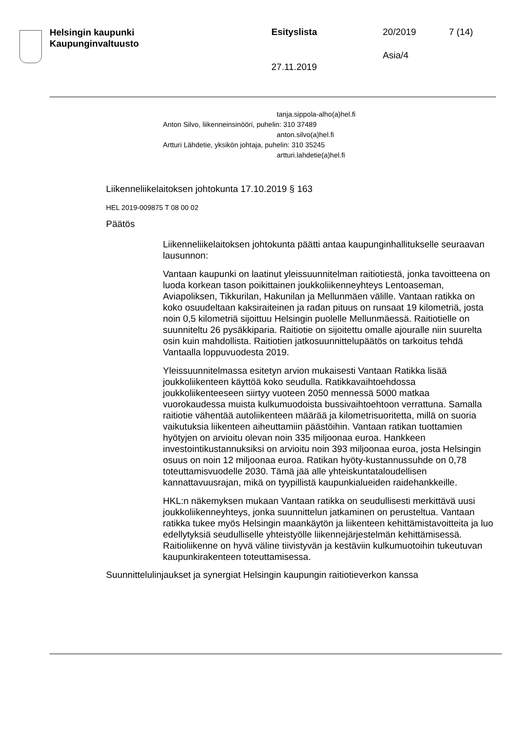Helsingin kaupunki
Kaupunginvaltuusto
Esityslista 20/2019 7 (14)
Asia/4
27.11.2019
tanja.sippola-alho(a)hel.fi
Anton Silvo, liikenneinsinööri, puhelin: 310 37489
anton.silvo(a)hel.fi
Artturi Lähdetie, yksikön johtaja, puhelin: 310 35245
artturi.lahdetie(a)hel.fi
Liikenneliikelaitoksen johtokunta 17.10.2019 § 163
HEL 2019-009875 T 08 00 02
Päätös
Liikenneliikelaitoksen johtokunta päätti antaa kaupunginhallitukselle seuraavan lausunnon:
Vantaan kaupunki on laatinut yleissuunnitelman raitiotiestä, jonka tavoitteena on luoda korkean tason poikittainen joukkoliikenneyhteys Lentoaseman, Aviapoliksen, Tikkurilan, Hakunilan ja Mellunmäen välille. Vantaan ratikka on koko osuudeltaan kaksiraiteinen ja radan pituus on runsaat 19 kilometriä, josta noin 0,5 kilometriä sijoittuu Helsingin puolelle Mellunmäessä. Raitiotielle on suunniteltu 26 pysäkkiparia. Raitiotie on sijoitettu omalle ajouralle niin suurelta osin kuin mahdollista. Raitiotien jatkosuunnittelupäätös on tarkoitus tehdä Vantaalla loppuvuodesta 2019.
Yleissuunnitelmassa esitetyn arvion mukaisesti Vantaan Ratikka lisää joukkoliikenteen käyttöä koko seudulla. Ratikkavaihtoehdossa joukkoliikenteeseen siirtyy vuoteen 2050 mennessä 5000 matkaa vuorokaudessa muista kulkumuodoista bussivaihtoehtoon verrattuna. Samalla raitiotie vähentää autoliikenteen määrää ja kilometrisuoritetta, millä on suoria vaikutuksia liikenteen aiheuttamiin päästöihin. Vantaan ratikan tuottamien hyötyjen on arvioitu olevan noin 335 miljoonaa euroa. Hankkeen investointikustannuksiksi on arvioitu noin 393 miljoonaa euroa, josta Helsingin osuus on noin 12 miljoonaa euroa. Ratikan hyöty-kustannussuhde on 0,78 toteuttamisvuodelle 2030. Tämä jää alle yhteiskuntataloudellisen kannattavuusrajan, mikä on tyypillistä kaupunkialueiden raidehankkeille.
HKL:n näkemyksen mukaan Vantaan ratikka on seudullisesti merkittävä uusi joukkoliikenneyhteys, jonka suunnittelun jatkaminen on perusteltua. Vantaan ratikka tukee myös Helsingin maankäytön ja liikenteen kehittämistavoitteita ja luo edellytyksiä seudulliselle yhteistyölle liikennejärjestelmän kehittämisessä. Raitioliikenne on hyvä väline tiivistyvän ja kestäviin kulkumuotoihin tukeutuvan kaupunkirakenteen toteuttamisessa.
Suunnittelulinjaukset ja synergiat Helsingin kaupungin raitiotieverkon kanssa